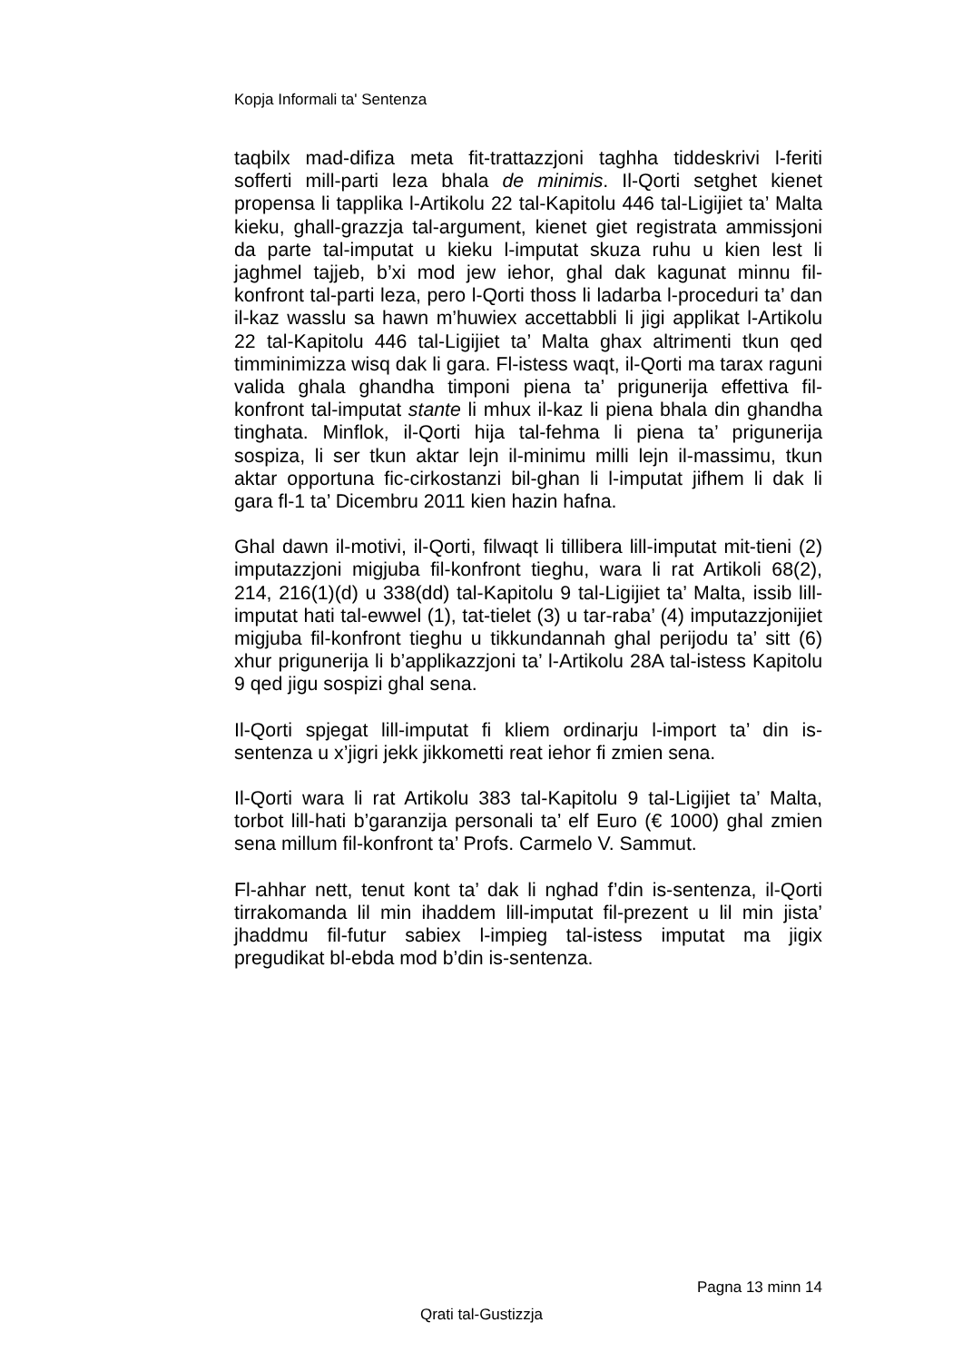Kopja Informali ta' Sentenza
taqbilx mad-difiza meta fit-trattazzjoni taghha tiddeskrivi l-feriti sofferti mill-parti leza bhala de minimis. Il-Qorti setghet kienet propensa li tapplika l-Artikolu 22 tal-Kapitolu 446 tal-Ligijiet ta’ Malta kieku, ghall-grazzja tal-argument, kienet giet registrata ammissjoni da parte tal-imputat u kieku l-imputat skuza ruhu u kien lest li jaghmel tajjeb, b’xi mod jew iehor, ghal dak kagunat minnu fil-konfront tal-parti leza, pero l-Qorti thoss li ladarba l-proceduri ta’ dan il-kaz wasslu sa hawn m’huwiex accettabbli li jigi applikat l-Artikolu 22 tal-Kapitolu 446 tal-Ligijiet ta’ Malta ghax altrimenti tkun qed timminimizza wisq dak li gara. Fl-istess waqt, il-Qorti ma tarax raguni valida ghala ghandha timponi piena ta’ prigunerija effettiva fil-konfront tal-imputat stante li mhux il-kaz li piena bhala din ghandha tinghata. Minflok, il-Qorti hija tal-fehma li piena ta’ prigunerija sospiza, li ser tkun aktar lejn il-minimu milli lejn il-massimu, tkun aktar opportuna fic-cirkostanzi bil-ghan li l-imputat jifhem li dak li gara fl-1 ta’ Dicembru 2011 kien hazin hafna.
Ghal dawn il-motivi, il-Qorti, filwaqt li tillibera lill-imputat mit-tieni (2) imputazzjoni migjuba fil-konfront tieghu, wara li rat Artikoli 68(2), 214, 216(1)(d) u 338(dd) tal-Kapitolu 9 tal-Ligijiet ta’ Malta, issib lill-imputat hati tal-ewwel (1), tat-tielet (3) u tar-raba’ (4) imputazzjonijiet migjuba fil-konfront tieghu u tikkundannah ghal perijodu ta’ sitt (6) xhur prigunerija li b’applikazzjoni ta’ l-Artikolu 28A tal-istess Kapitolu 9 qed jigu sospizi ghal sena.
Il-Qorti spjegat lill-imputat fi kliem ordinarju l-import ta’ din is-sentenza u x’jigri jekk jikkometti reat iehor fi zmien sena.
Il-Qorti wara li rat Artikolu 383 tal-Kapitolu 9 tal-Ligijiet ta’ Malta, torbot lill-hati b’garanzija personali ta’ elf Euro (€ 1000) ghal zmien sena millum fil-konfront ta’ Profs. Carmelo V. Sammut.
Fl-ahhar nett, tenut kont ta’ dak li nghad f’din is-sentenza, il-Qorti tirrakomanda lil min ihaddem lill-imputat fil-prezent u lil min jista’ jhaddmu fil-futur sabiex l-impieg tal-istess imputat ma jigix pregudikat bl-ebda mod b’din is-sentenza.
Pagna 13 minn 14
Qrati tal-Gustizzja